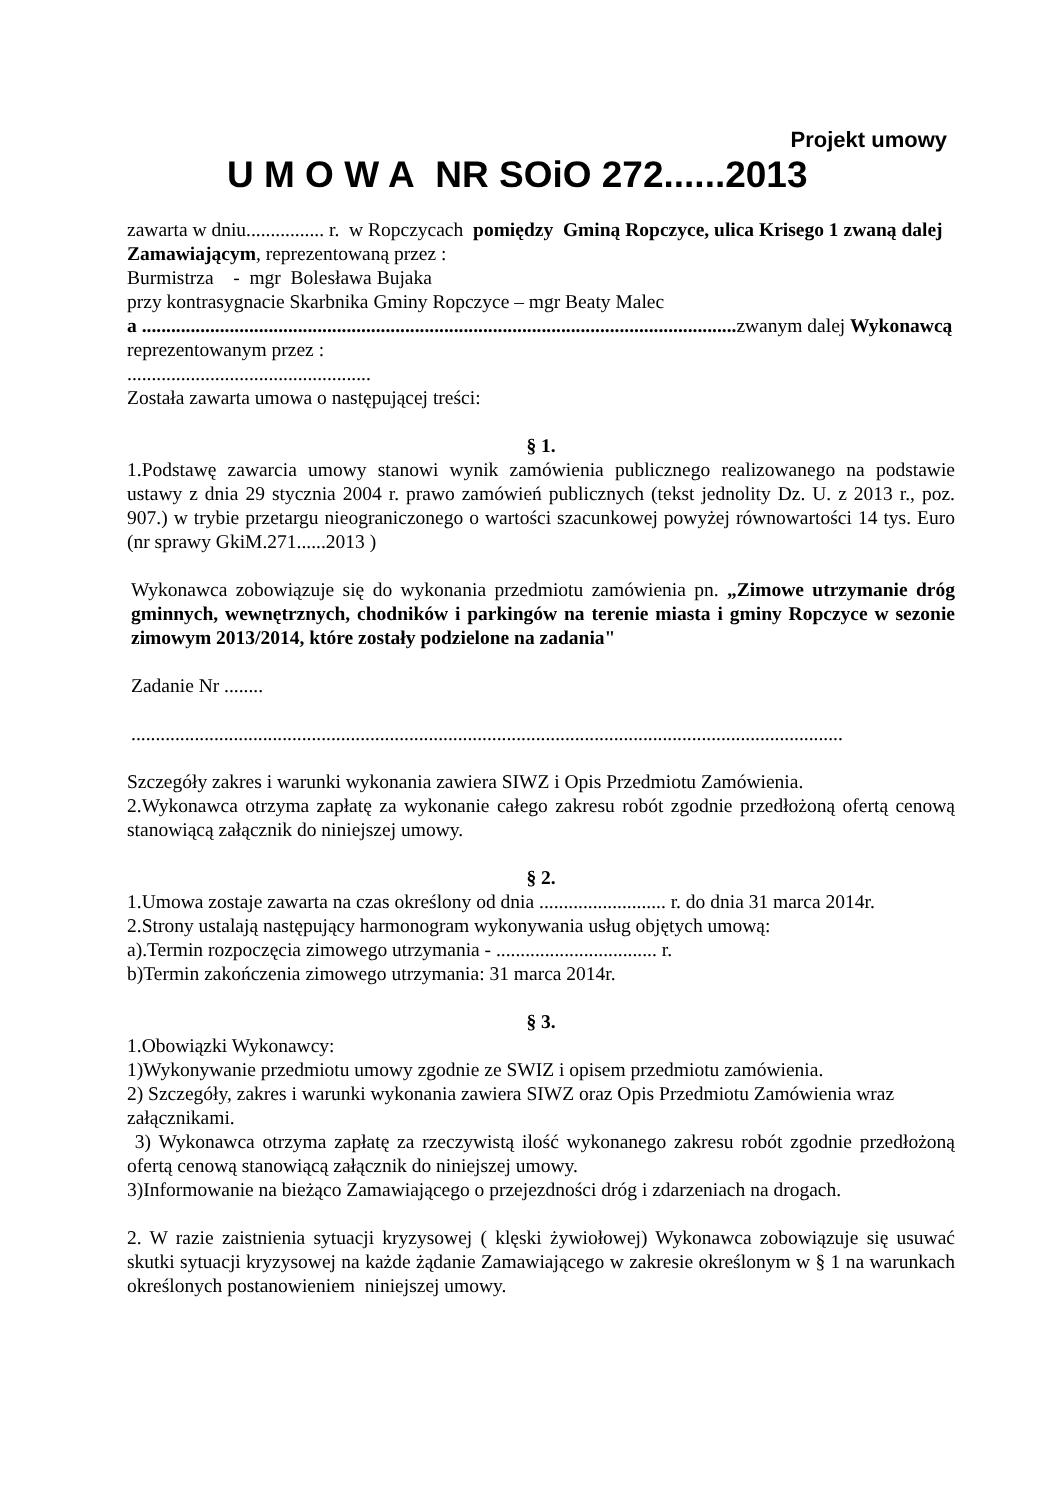Projekt umowy
U M O W A NR SOiO 272......2013
zawarta w dniu................ r. w Ropczycach pomiędzy Gminą Ropczyce, ulica Krisego 1 zwaną dalej Zamawiającym, reprezentowaną przez :
Burmistrza - mgr Bolesława Bujaka
przy kontrasygnacie Skarbnika Gminy Ropczyce – mgr Beaty Malec
a .......................................................................................................................... zwanym dalej Wykonawcą
reprezentowanym przez :
..................................................
Została zawarta umowa o następującej treści:
§ 1.
1.Podstawę zawarcia umowy stanowi wynik zamówienia publicznego realizowanego na podstawie ustawy z dnia 29 stycznia 2004 r. prawo zamówień publicznych (tekst jednolity Dz. U. z 2013 r., poz. 907.) w trybie przetargu nieograniczonego o wartości szacunkowej powyżej równowartości 14 tys. Euro (nr sprawy GkiM.271......2013 )
Wykonawca zobowiązuje się do wykonania przedmiotu zamówienia pn. „Zimowe utrzymanie dróg gminnych, wewnętrznych, chodników i parkingów na terenie miasta i gminy Ropczyce w sezonie zimowym 2013/2014, które zostały podzielone na zadania"
Zadanie Nr ........
..................................................................................................................................................
Szczegóły zakres i warunki wykonania zawiera SIWZ i Opis Przedmiotu Zamówienia.
2.Wykonawca otrzyma zapłatę za wykonanie całego zakresu robót zgodnie przedłożoną ofertą cenową stanowiącą załącznik do niniejszej umowy.
§ 2.
1.Umowa zostaje zawarta na czas określony od dnia .......................... r. do dnia 31 marca 2014r.
2.Strony ustalają następujący harmonogram wykonywania usług objętych umową:
a).Termin rozpoczęcia zimowego utrzymania - ................................. r.
b)Termin zakończenia zimowego utrzymania: 31 marca 2014r.
§ 3.
1.Obowiązki Wykonawcy:
1)Wykonywanie przedmiotu umowy zgodnie ze SWIZ i opisem przedmiotu zamówienia.
2) Szczegóły, zakres i warunki wykonania zawiera SIWZ oraz Opis Przedmiotu Zamówienia wraz załącznikami.
3) Wykonawca otrzyma zapłatę za rzeczywistą ilość wykonanego zakresu robót zgodnie przedłożoną ofertą cenową stanowiącą załącznik do niniejszej umowy.
3)Informowanie na bieżąco Zamawiającego o przejezdności dróg i zdarzeniach na drogach.
2. W razie zaistnienia sytuacji kryzysowej ( klęski żywiołowej) Wykonawca zobowiązuje się usuwać skutki sytuacji kryzysowej na każde żądanie Zamawiającego w zakresie określonym w § 1 na warunkach określonych postanowieniem niniejszej umowy.